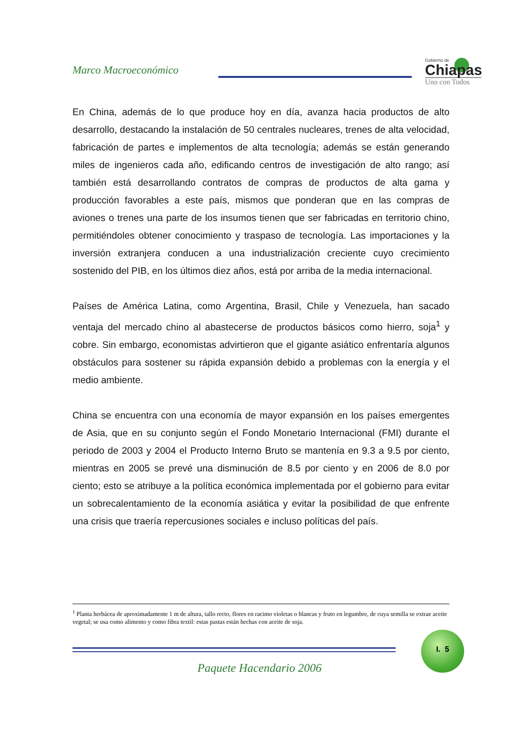Marco Macroeconómico
Gobierno de
Chiapas
Uno con Todos
En China, además de lo que produce hoy en día, avanza hacia productos de alto desarrollo, destacando la instalación de 50 centrales nucleares, trenes de alta velocidad, fabricación de partes e implementos de alta tecnología; además se están generando miles de ingenieros cada año, edificando centros de investigación de alto rango; así también está desarrollando contratos de compras de productos de alta gama y producción favorables a este país, mismos que ponderan que en las compras de aviones o trenes una parte de los insumos tienen que ser fabricadas en territorio chino, permitiéndoles obtener conocimiento y traspaso de tecnología. Las importaciones y la inversión extranjera conducen a una industrialización creciente cuyo crecimiento sostenido del PIB, en los últimos diez años, está por arriba de la media internacional.
Países de América Latina, como Argentina, Brasil, Chile y Venezuela, han sacado ventaja del mercado chino al abastecerse de productos básicos como hierro, soja<sup>1</sup> y cobre. Sin embargo, economistas advirtieron que el gigante asiático enfrentaría algunos obstáculos para sostener su rápida expansión debido a problemas con la energía y el medio ambiente.
China se encuentra con una economía de mayor expansión en los países emergentes de Asia, que en su conjunto según el Fondo Monetario Internacional (FMI) durante el periodo de 2003 y 2004 el Producto Interno Bruto se mantenía en 9.3 a 9.5 por ciento, mientras en 2005 se prevé una disminución de 8.5 por ciento y en 2006 de 8.0 por ciento; esto se atribuye a la política económica implementada por el gobierno para evitar un sobrecalentamiento de la economía asiática y evitar la posibilidad de que enfrente una crisis que traería repercusiones sociales e incluso políticas del país.
<sup>1</sup> Planta herbácea de aproximadamente 1 m de altura, tallo recto, flores en racimo violetas o blancas y fruto en legumbre, de cuya semilla se extrae aceite vegetal; se usa como alimento y como fibra textil: estas pastas están hechas con aceite de soja.
I. 5
Paquete Hacendario 2006